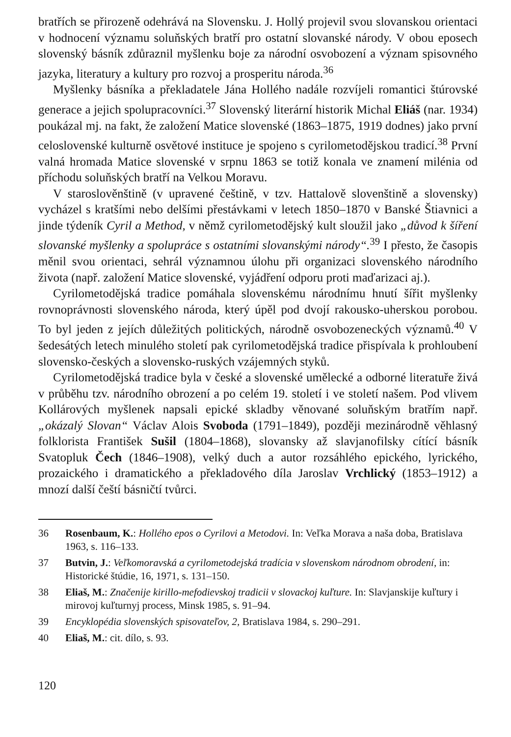bratřích se přirozeně odehrává na Slovensku. J. Hollý projevil svou slovanskou orientaci v hodnocení významu soluňských bratří pro ostatní slovanské národy. V obou eposech slovenský básník zdůraznil myšlenku boje za národní osvobození a význam spisovného jazyka, literatury a kultury pro rozvoj a prosperitu národa.<sup>36</sup>
Myšlenky básníka a překladatele Jána Hollého nadále rozvíjeli romantici štúrovské generace a jejich spolupracovníci.<sup>37</sup> Slovenský literární historik Michal Eliáš (nar. 1934) poukázal mj. na fakt, že založení Matice slovenské (1863–1875, 1919 dodnes) jako první celoslovenské kulturně osvětové instituce je spojeno s cyrilometodějskou tradicí.<sup>38</sup> První valná hromada Matice slovenské v srpnu 1863 se totiž konala ve znamení milénia od příchodu soluňských bratří na Velkou Moravu.
V staroslověnštině (v upravené češtině, v tzv. Hattalově slovenštině a slovensky) vycházel s kratšími nebo delšími přestávkami v letech 1850–1870 v Banské Štiavnici a jinde týdeník Cyril a Method, v němž cyrilometodějský kult sloužil jako „důvod k šíření slovanské myšlenky a spolupráce s ostatními slovanskými národy“.<sup>39</sup> I přesto, že časopis měnil svou orientaci, sehrál významnou úlohu při organizaci slovenského národního života (např. založení Matice slovenské, vyjádření odporu proti maďarizaci aj.).
Cyrilometodějská tradice pomáhala slovenskému národnímu hnutí šířit myšlenky rovnoprávnosti slovenského národa, který úpěl pod dvojí rakousko-uherskou porobou. To byl jeden z jejích důležitých politických, národně osvobozeneckých významů.<sup>40</sup> V šedesátých letech minulého století pak cyrilometodějská tradice přispívala k prohloubení slovensko-českých a slovensko-ruských vzájemných styků.
Cyrilometodějská tradice byla v české a slovenské umělecké a odborné literatuře živá v průběhu tzv. národního obrození a po celém 19. století i ve století našem. Pod vlivem Kollárových myšlenek napsali epické skladby věnované soluňským bratřím např. „okázalý Slovan“ Václav Alois Svoboda (1791–1849), později mezinárodně věhlasný folklorista František Sušil (1804–1868), slovansky až slavjanofilsky cítící básník Svatopluk Čech (1846–1908), velký duch a autor rozsáhlého epického, lyrického, prozaického i dramatického a překladového díla Jaroslav Vrchlický (1853–1912) a mnozí další čeští básničtí tvůrci.
36 Rosenbaum, K.: Hollého epos o Cyrilovi a Metodovi. In: Veľka Morava a naša doba, Bratislava 1963, s. 116–133.
37 Butvin, J.: Veľkomoravská a cyrilometodejská tradícia v slovenskom národnom obrodení, in: Historické štúdie, 16, 1971, s. 131–150.
38 Eliaš, M.: Značenije kirillo-mefodievskoj tradicii v slovackoj kuľture. In: Slavjanskije kuľtury i mirovoj kuľturnyj process, Minsk 1985, s. 91–94.
39 Encyklopédia slovenských spisovateľov, 2, Bratislava 1984, s. 290–291.
40 Eliaš, M.: cit. dílo, s. 93.
120